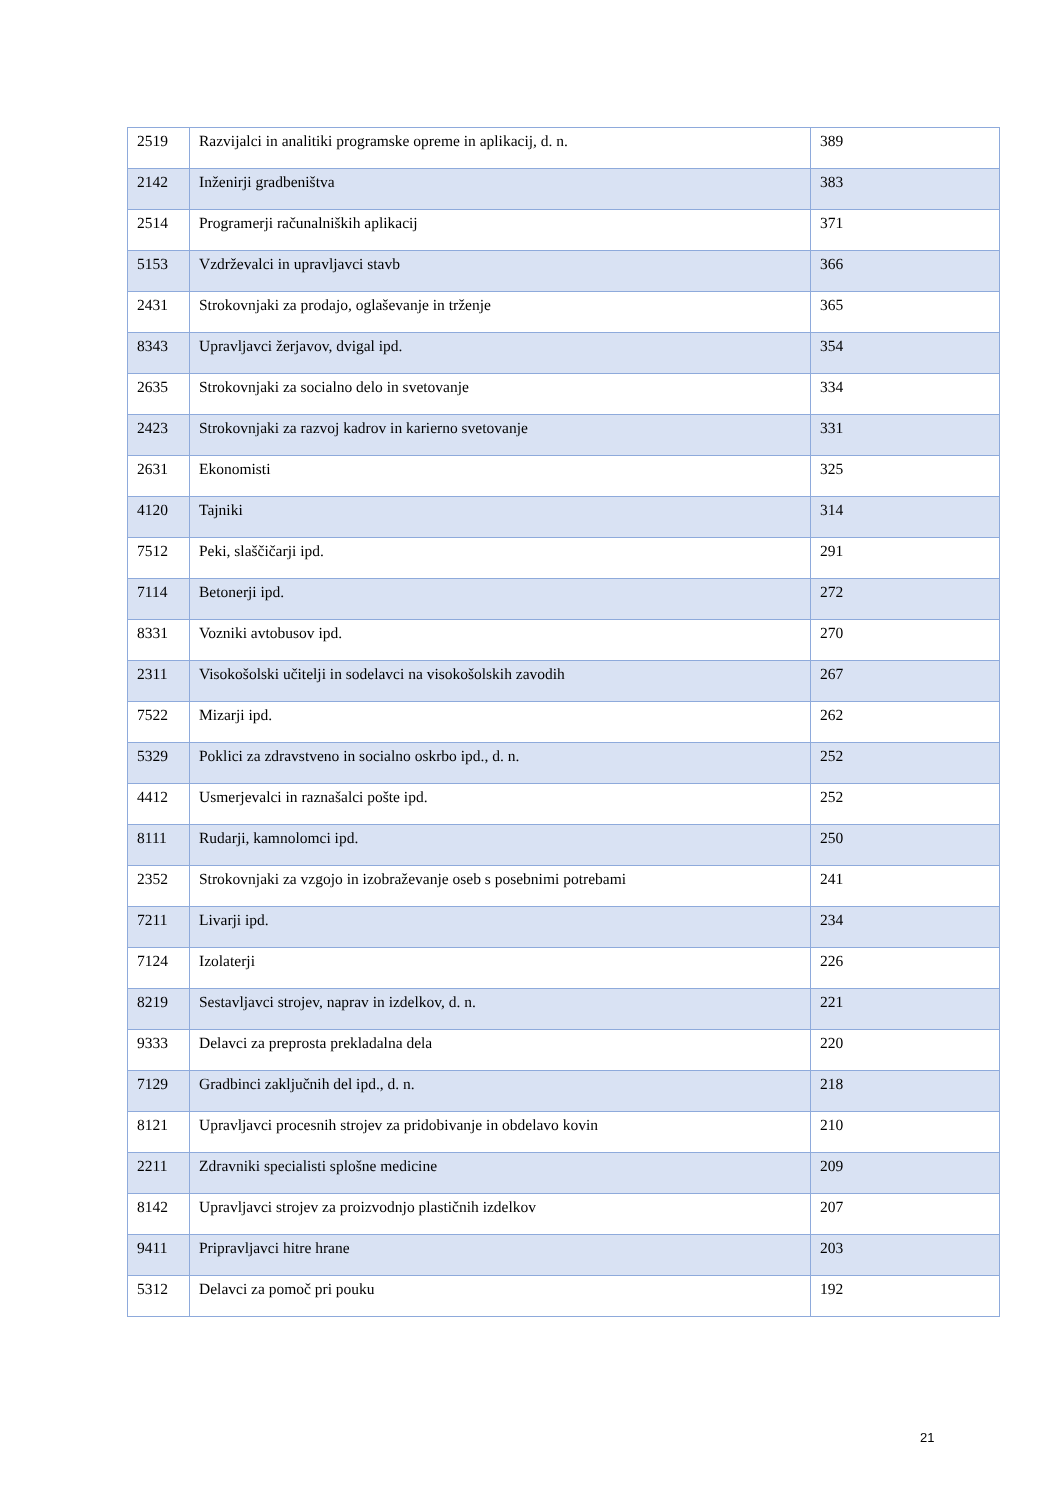| 2519 | Razvijalci in analitiki programske opreme in aplikacij, d. n. | 389 |
| 2142 | Inženirji gradbeništva | 383 |
| 2514 | Programerji računalniških aplikacij | 371 |
| 5153 | Vzdrževalci in upravljavci stavb | 366 |
| 2431 | Strokovnjaki za prodajo, oglaševanje in trženje | 365 |
| 8343 | Upravljavci žerjavov, dvigal ipd. | 354 |
| 2635 | Strokovnjaki za socialno delo in svetovanje | 334 |
| 2423 | Strokovnjaki za razvoj kadrov in karierno svetovanje | 331 |
| 2631 | Ekonomisti | 325 |
| 4120 | Tajniki | 314 |
| 7512 | Peki, slaščičarji ipd. | 291 |
| 7114 | Betonerji ipd. | 272 |
| 8331 | Vozniki avtobusov ipd. | 270 |
| 2311 | Visokošolski učitelji in sodelavci na visokošolskih zavodih | 267 |
| 7522 | Mizarji ipd. | 262 |
| 5329 | Poklici za zdravstveno in socialno oskrbo ipd., d. n. | 252 |
| 4412 | Usmerjevalci in raznašalci pošte ipd. | 252 |
| 8111 | Rudarji, kamnolomci ipd. | 250 |
| 2352 | Strokovnjaki za vzgojo in izobraževanje oseb s posebnimi potrebami | 241 |
| 7211 | Livarji ipd. | 234 |
| 7124 | Izolaterji | 226 |
| 8219 | Sestavljavci strojev, naprav in izdelkov, d. n. | 221 |
| 9333 | Delavci za preprosta prekladalna dela | 220 |
| 7129 | Gradbinci zaključnih del ipd., d. n. | 218 |
| 8121 | Upravljavci procesnih strojev za pridobivanje in obdelavo kovin | 210 |
| 2211 | Zdravniki specialisti splošne medicine | 209 |
| 8142 | Upravljavci strojev za proizvodnjo plastičnih izdelkov | 207 |
| 9411 | Pripravljavci hitre hrane | 203 |
| 5312 | Delavci za pomoč pri pouku | 192 |
21